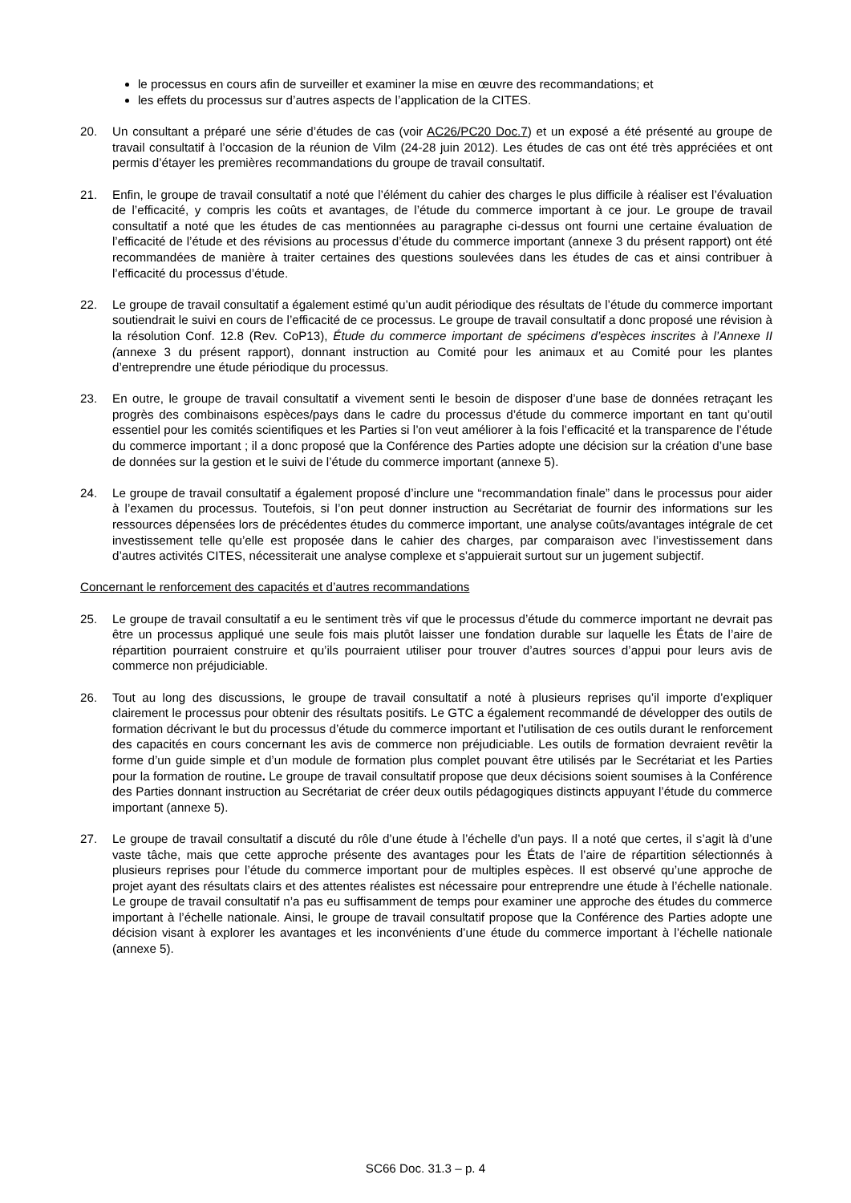le processus en cours afin de surveiller et examiner la mise en œuvre des recommandations; et
les effets du processus sur d’autres aspects de l’application de la CITES.
20. Un consultant a préparé une série d’études de cas (voir AC26/PC20 Doc.7) et un exposé a été présenté au groupe de travail consultatif à l’occasion de la réunion de Vilm (24-28 juin 2012). Les études de cas ont été très appréciées et ont permis d’étayer les premières recommandations du groupe de travail consultatif.
21. Enfin, le groupe de travail consultatif a noté que l’élément du cahier des charges le plus difficile à réaliser est l’évaluation de l’efficacité, y compris les coûts et avantages, de l’étude du commerce important à ce jour. Le groupe de travail consultatif a noté que les études de cas mentionnées au paragraphe ci-dessus ont fourni une certaine évaluation de l’efficacité de l’étude et des révisions au processus d’étude du commerce important (annexe 3 du présent rapport) ont été recommandées de manière à traiter certaines des questions soulevées dans les études de cas et ainsi contribuer à l’efficacité du processus d’étude.
22. Le groupe de travail consultatif a également estimé qu’un audit périodique des résultats de l’étude du commerce important soutiendrait le suivi en cours de l’efficacité de ce processus. Le groupe de travail consultatif a donc proposé une révision à la résolution Conf. 12.8 (Rev. CoP13), Étude du commerce important de spécimens d’espèces inscrites à l’Annexe II (annexe 3 du présent rapport), donnant instruction au Comité pour les animaux et au Comité pour les plantes d’entreprendre une étude périodique du processus.
23. En outre, le groupe de travail consultatif a vivement senti le besoin de disposer d’une base de données retraçant les progrès des combinaisons espèces/pays dans le cadre du processus d’étude du commerce important en tant qu’outil essentiel pour les comités scientifiques et les Parties si l’on veut améliorer à la fois l’efficacité et la transparence de l’étude du commerce important ; il a donc proposé que la Conférence des Parties adopte une décision sur la création d’une base de données sur la gestion et le suivi de l’étude du commerce important (annexe 5).
24. Le groupe de travail consultatif a également proposé d’inclure une “recommandation finale” dans le processus pour aider à l’examen du processus. Toutefois, si l’on peut donner instruction au Secrétariat de fournir des informations sur les ressources dépensées lors de précédentes études du commerce important, une analyse coûts/avantages intégrale de cet investissement telle qu’elle est proposée dans le cahier des charges, par comparaison avec l’investissement dans d’autres activités CITES, nécessiterait une analyse complexe et s’appuierait surtout sur un jugement subjectif.
Concernant le renforcement des capacités et d’autres recommandations
25. Le groupe de travail consultatif a eu le sentiment très vif que le processus d’étude du commerce important ne devrait pas être un processus appliqué une seule fois mais plutôt laisser une fondation durable sur laquelle les États de l’aire de répartition pourraient construire et qu’ils pourraient utiliser pour trouver d’autres sources d’appui pour leurs avis de commerce non préjudiciable.
26. Tout au long des discussions, le groupe de travail consultatif a noté à plusieurs reprises qu’il importe d’expliquer clairement le processus pour obtenir des résultats positifs. Le GTC a également recommandé de développer des outils de formation décrivant le but du processus d’étude du commerce important et l’utilisation de ces outils durant le renforcement des capacités en cours concernant les avis de commerce non préjudiciable. Les outils de formation devraient revêtir la forme d’un guide simple et d’un module de formation plus complet pouvant être utilisés par le Secrétariat et les Parties pour la formation de routine. Le groupe de travail consultatif propose que deux décisions soient soumises à la Conférence des Parties donnant instruction au Secrétariat de créer deux outils pédagogiques distincts appuyant l’étude du commerce important (annexe 5).
27. Le groupe de travail consultatif a discuté du rôle d’une étude à l’échelle d’un pays. Il a noté que certes, il s’agit là d’une vaste tâche, mais que cette approche présente des avantages pour les États de l’aire de répartition sélectionnés à plusieurs reprises pour l’étude du commerce important pour de multiples espèces. Il est observé qu’une approche de projet ayant des résultats clairs et des attentes réalistes est nécessaire pour entreprendre une étude à l’échelle nationale. Le groupe de travail consultatif n’a pas eu suffisamment de temps pour examiner une approche des études du commerce important à l’échelle nationale. Ainsi, le groupe de travail consultatif propose que la Conférence des Parties adopte une décision visant à explorer les avantages et les inconvénients d’une étude du commerce important à l’échelle nationale (annexe 5).
SC66 Doc. 31.3 – p. 4